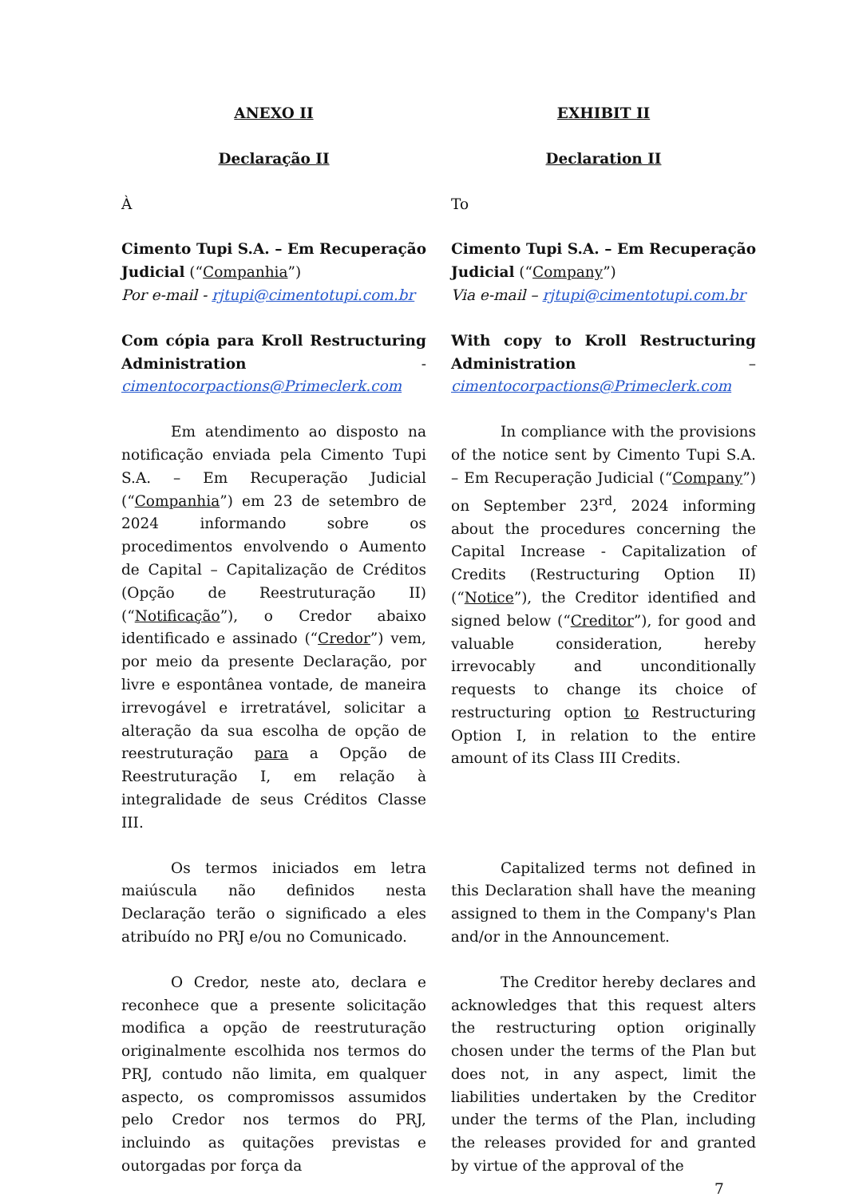ANEXO II EXHIBIT II
Declaração II Declaration II
À To
Cimento Tupi S.A. – Em Recuperação Judicial (“Companhia”)
Por e-mail - rjtupi@cimentotupi.com.br
Cimento Tupi S.A. – Em Recuperação Judicial (“Company”)
Via e-mail – rjtupi@cimentotupi.com.br
Com cópia para Kroll Restructuring Administration - cimentocorpactions@Primeclerk.com
With copy to Kroll Restructuring Administration – cimentocorpactions@Primeclerk.com
Em atendimento ao disposto na notificação enviada pela Cimento Tupi S.A. – Em Recuperação Judicial (“Companhia”) em 23 de setembro de 2024 informando sobre os procedimentos envolvendo o Aumento de Capital – Capitalização de Créditos (Opção de Reestruturação II) (“Notificação”), o Credor abaixo identificado e assinado (“Credor”) vem, por meio da presente Declaração, por livre e espontânea vontade, de maneira irrevogável e irretratável, solicitar a alteração da sua escolha de opção de reestruturação para a Opção de Reestruturação I, em relação à integralidade de seus Créditos Classe III.
In compliance with the provisions of the notice sent by Cimento Tupi S.A. – Em Recuperação Judicial (“Company”) on September 23<sup>rd</sup>, 2024 informing about the procedures concerning the Capital Increase - Capitalization of Credits (Restructuring Option II) (“Notice”), the Creditor identified and signed below (“Creditor”), for good and valuable consideration, hereby irrevocably and unconditionally requests to change its choice of restructuring option to Restructuring Option I, in relation to the entire amount of its Class III Credits.
Os termos iniciados em letra maiúscula não definidos nesta Declaração terão o significado a eles atribuído no PRJ e/ou no Comunicado.
Capitalized terms not defined in this Declaration shall have the meaning assigned to them in the Company's Plan and/or in the Announcement.
O Credor, neste ato, declara e reconhece que a presente solicitação modifica a opção de reestruturação originalmente escolhida nos termos do PRJ, contudo não limita, em qualquer aspecto, os compromissos assumidos pelo Credor nos termos do PRJ, incluindo as quitações previstas e outorgadas por força da
The Creditor hereby declares and acknowledges that this request alters the restructuring option originally chosen under the terms of the Plan but does not, in any aspect, limit the liabilities undertaken by the Creditor under the terms of the Plan, including the releases provided for and granted by virtue of the approval of the
7